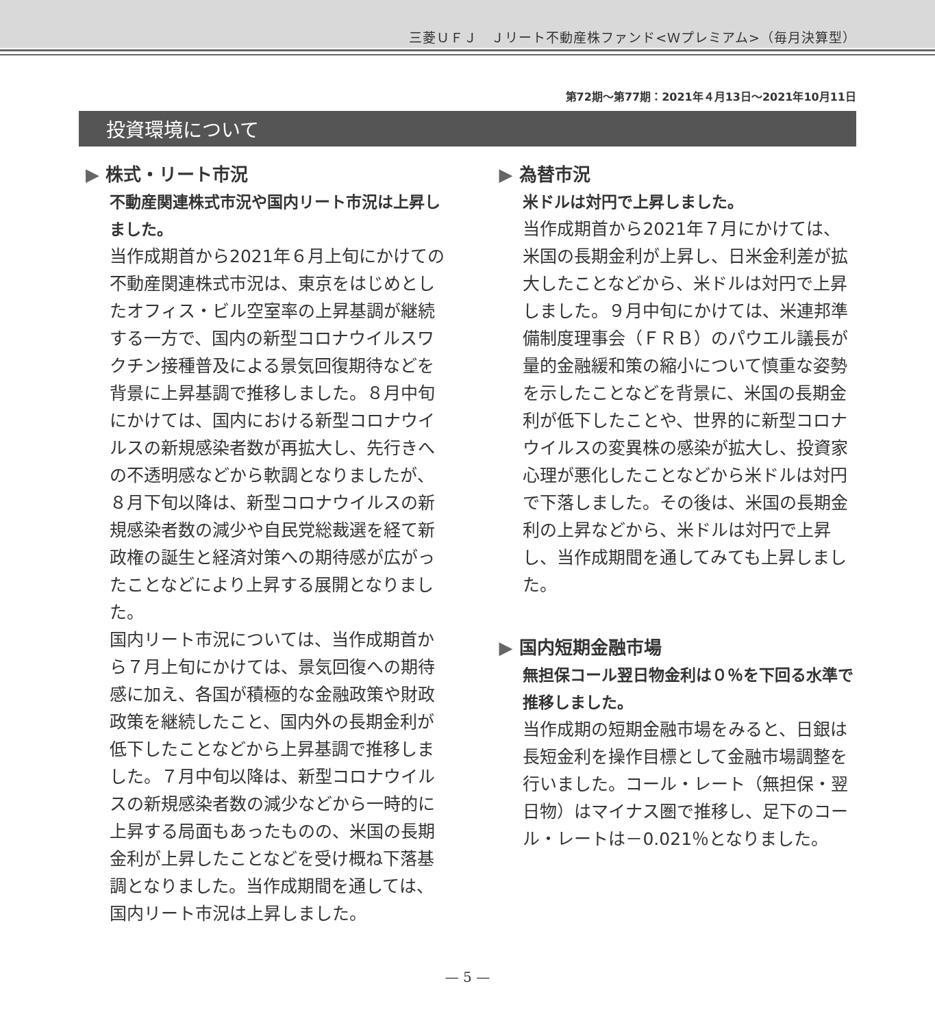三菱ＵＦＪ　Ｊリート不動産株ファンド<Ｗプレミアム>（毎月決算型）
第72期～第77期：2021年４月13日～2021年10月11日
投資環境について
▶ 株式・リート市況
不動産関連株式市況や国内リート市況は上昇しました。
当作成期首から2021年６月上旬にかけての不動産関連株式市況は、東京をはじめとしたオフィス・ビル空室率の上昇基調が継続する一方で、国内の新型コロナウイルスワクチン接種普及による景気回復期待などを背景に上昇基調で推移しました。８月中旬にかけては、国内における新型コロナウイルスの新規感染者数が再拡大し、先行きへの不透明感などから軟調となりましたが、８月下旬以降は、新型コロナウイルスの新規感染者数の減少や自民党総裁選を経て新政権の誕生と経済対策への期待感が広がったことなどにより上昇する展開となりました。
国内リート市況については、当作成期首から７月上旬にかけては、景気回復への期待感に加え、各国が積極的な金融政策や財政政策を継続したこと、国内外の長期金利が低下したことなどから上昇基調で推移しました。７月中旬以降は、新型コロナウイルスの新規感染者数の減少などから一時的に上昇する局面もあったものの、米国の長期金利が上昇したことなどを受け概ね下落基調となりました。当作成期間を通しては、国内リート市況は上昇しました。
▶ 為替市況
米ドルは対円で上昇しました。
当作成期首から2021年７月にかけては、米国の長期金利が上昇し、日米金利差が拡大したことなどから、米ドルは対円で上昇しました。９月中旬にかけては、米連邦準備制度理事会（ＦＲＢ）のパウエル議長が量的金融緩和策の縮小について慎重な姿勢を示したことなどを背景に、米国の長期金利が低下したことや、世界的に新型コロナウイルスの変異株の感染が拡大し、投資家心理が悪化したことなどから米ドルは対円で下落しました。その後は、米国の長期金利の上昇などから、米ドルは対円で上昇し、当作成期間を通してみても上昇しました。
▶ 国内短期金融市場
無担保コール翌日物金利は０％を下回る水準で推移しました。
当作成期の短期金融市場をみると、日銀は長短金利を操作目標として金融市場調整を行いました。コール・レート（無担保・翌日物）はマイナス圏で推移し、足下のコール・レートは－0.021％となりました。
— 5 —